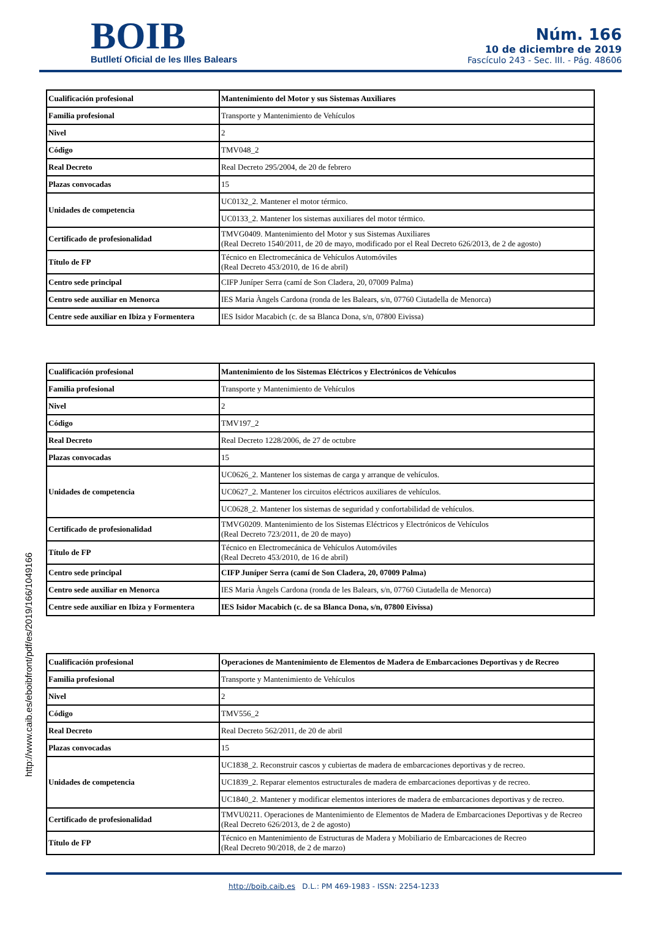BOIB
Butlletí Oficial de les Illes Balears
Núm. 166
10 de diciembre de 2019
Fascículo 243 - Sec. III. - Pág. 48606
| Cualificación profesional | Mantenimiento del Motor y sus Sistemas Auxiliares |
| Familia profesional | Transporte y Mantenimiento de Vehículos |
| Nivel | 2 |
| Código | TMV048_2 |
| Real Decreto | Real Decreto 295/2004, de 20 de febrero |
| Plazas convocadas | 15 |
| Unidades de competencia | UC0132_2. Mantener el motor térmico. |
| | UC0133_2. Mantener los sistemas auxiliares del motor térmico. |
| Certificado de profesionalidad | TMVG0409. Mantenimiento del Motor y sus Sistemas Auxiliares (Real Decreto 1540/2011, de 20 de mayo, modificado por el Real Decreto 626/2013, de 2 de agosto) |
| Título de FP | Técnico en Electromecánica de Vehículos Automóviles (Real Decreto 453/2010, de 16 de abril) |
| Centro sede principal | CIFP Juníper Serra (camí de Son Cladera, 20, 07009 Palma) |
| Centro sede auxiliar en Menorca | IES Maria Àngels Cardona (ronda de les Balears, s/n, 07760 Ciutadella de Menorca) |
| Centre sede auxiliar en Ibiza y Formentera | IES Isidor Macabich (c. de sa Blanca Dona, s/n, 07800 Eivissa) |
| Cualificación profesional | Mantenimiento de los Sistemas Eléctricos y Electrónicos de Vehículos |
| Familia profesional | Transporte y Mantenimiento de Vehículos |
| Nivel | 2 |
| Código | TMV197_2 |
| Real Decreto | Real Decreto 1228/2006, de 27 de octubre |
| Plazas convocadas | 15 |
| Unidades de competencia | UC0626_2. Mantener los sistemas de carga y arranque de vehículos. |
| | UC0627_2. Mantener los circuitos eléctricos auxiliares de vehículos. |
| | UC0628_2. Mantener los sistemas de seguridad y confortabilidad de vehículos. |
| Certificado de profesionalidad | TMVG0209. Mantenimiento de los Sistemas Eléctricos y Electrónicos de Vehículos (Real Decreto 723/2011, de 20 de mayo) |
| Título de FP | Técnico en Electromecánica de Vehículos Automóviles (Real Decreto 453/2010, de 16 de abril) |
| Centro sede principal | CIFP Juníper Serra (camí de Son Cladera, 20, 07009 Palma) |
| Centro sede auxiliar en Menorca | IES Maria Àngels Cardona (ronda de les Balears, s/n, 07760 Ciutadella de Menorca) |
| Centre sede auxiliar en Ibiza y Formentera | IES Isidor Macabich (c. de sa Blanca Dona, s/n, 07800 Eivissa) |
| Cualificación profesional | Operaciones de Mantenimiento de Elementos de Madera de Embarcaciones Deportivas y de Recreo |
| Familia profesional | Transporte y Mantenimiento de Vehículos |
| Nivel | 2 |
| Código | TMV556_2 |
| Real Decreto | Real Decreto 562/2011, de 20 de abril |
| Plazas convocadas | 15 |
| Unidades de competencia | UC1838_2. Reconstruir cascos y cubiertas de madera de embarcaciones deportivas y de recreo. |
| | UC1839_2. Reparar elementos estructurales de madera de embarcaciones deportivas y de recreo. |
| | UC1840_2. Mantener y modificar elementos interiores de madera de embarcaciones deportivas y de recreo. |
| Certificado de profesionalidad | TMVU0211. Operaciones de Mantenimiento de Elementos de Madera de Embarcaciones Deportivas y de Recreo (Real Decreto 626/2013, de 2 de agosto) |
| Título de FP | Técnico en Mantenimiento de Estructuras de Madera y Mobiliario de Embarcaciones de Recreo (Real Decreto 90/2018, de 2 de marzo) |
http://www.caib.es/eboibfront/pdf/es/2019/166/1049166
http://boib.caib.es D.L.: PM 469-1983 - ISSN: 2254-1233